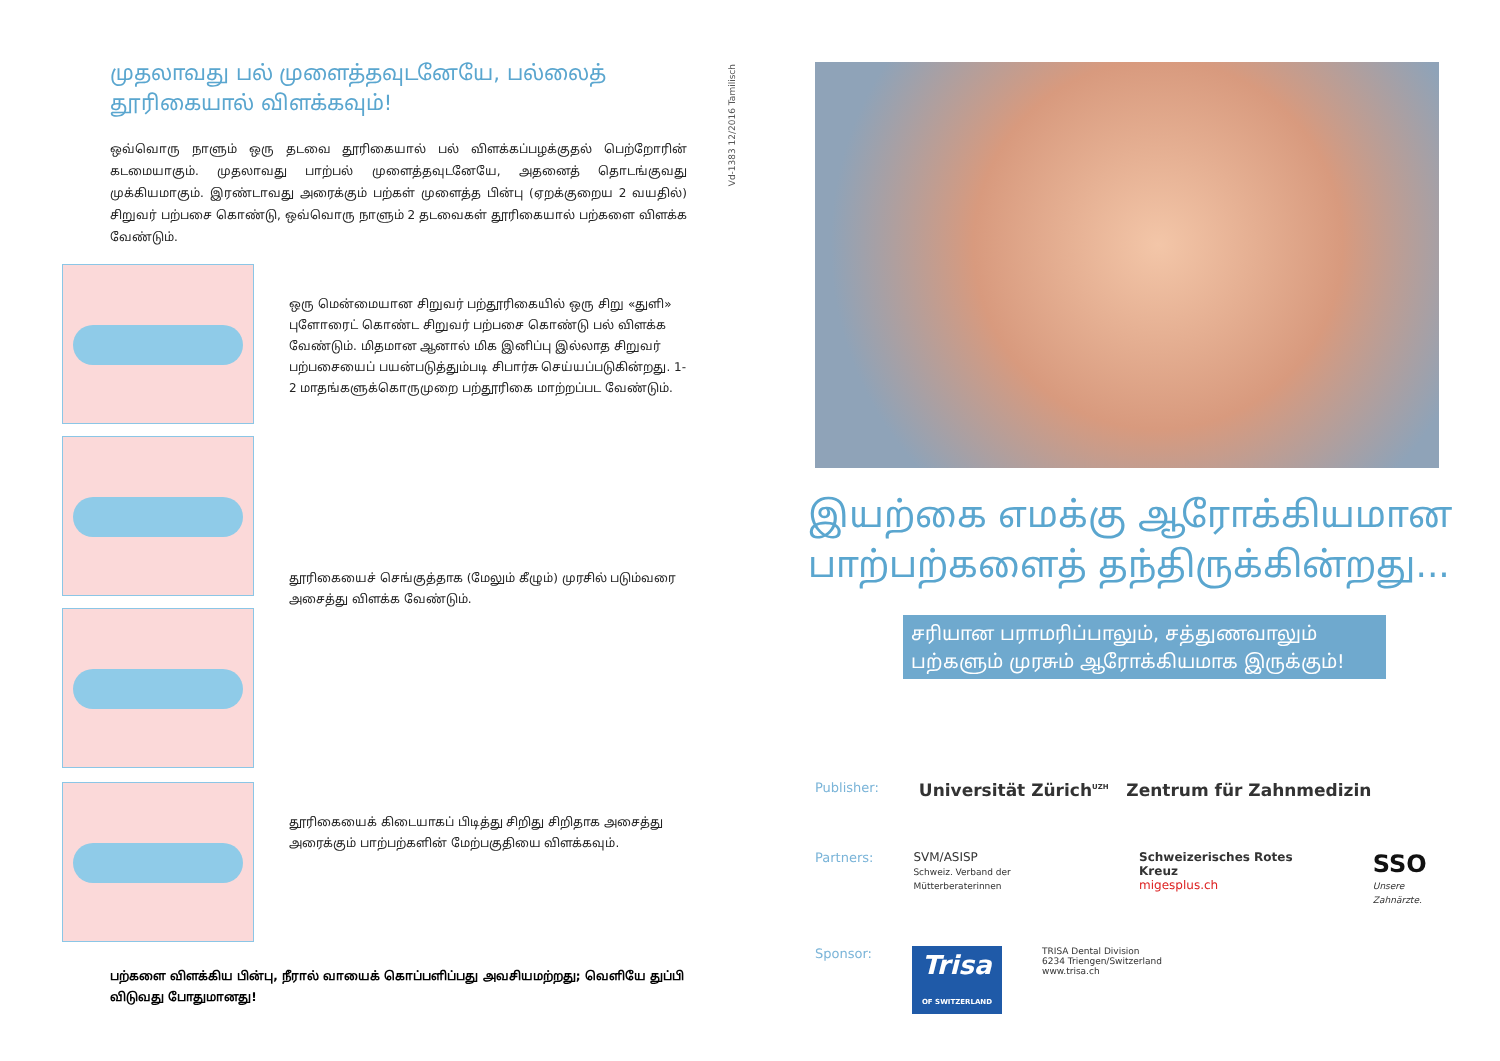முதலாவது பல் முளைத்தவுடனேயே, பல்லைத் தூரிகையால் விளக்கவும்!
ஒவ்வொரு நாளும் ஒரு தடவை தூரிகையால் பல் விளக்கப்பழக்குதல் பெற்றோரின் கடமையாகும். முதலாவது பாற்பல் முளைத்தவுடனேயே, அதனைத் தொடங்குவது முக்கியமாகும். இரண்டாவது அரைக்கும் பற்கள் முளைத்த பின்பு (ஏறக்குறைய 2 வயதில்) சிறுவர் பற்பசை கொண்டு, ஒவ்வொரு நாளும் 2 தடவைகள் தூரிகையால் பற்களை விளக்க வேண்டும்.
ஒரு மென்மையான சிறுவர் பற்தூரிகையில் ஒரு சிறு «துளி» புளோரைட் கொண்ட சிறுவர் பற்பசை கொண்டு பல் விளக்க வேண்டும். மிதமான ஆனால் மிக இனிப்பு இல்லாத சிறுவர் பற்பசையைப் பயன்படுத்தும்படி சிபார்சு செய்யப்படுகின்றது. 1-2 மாதங்களுக்கொருமுறை பற்தூரிகை மாற்றப்பட வேண்டும்.
தூரிகையைச் செங்குத்தாக (மேலும் கீழும்) முரசில் படும்வரை அசைத்து விளக்க வேண்டும்.
தூரிகையைக் கிடையாகப் பிடித்து சிறிது சிறிதாக அசைத்து அரைக்கும் பாற்பற்களின் மேற்பகுதியை விளக்கவும்.
பற்களை விளக்கிய பின்பு, நீரால் வாயைக் கொப்பளிப்பது அவசியமற்றது; வெளியே துப்பி விடுவது போதுமானது!
Vd-1383 12/2016 Tamilisch
இயற்கை எமக்கு ஆரோக்கியமான
பாற்பற்களைத் தந்திருக்கின்றது...
சரியான பராமரிப்பாலும், சத்துணவாலும் பற்களும் முரசும் ஆரோக்கியமாக இருக்கும்!
Publisher: Universität Zürich<sup>UZH</sup> Zentrum für Zahnmedizin
Partners: SVM/ASISP
Schweiz. Verband der Mütterberaterinnen Schweizerisches Rotes Kreuz
migesplus.ch SSO
Unsere Zahnärzte.
Sponsor: Trisa
OF SWITZERLAND TRISA Dental Division
6234 Triengen/Switzerland
www.trisa.ch